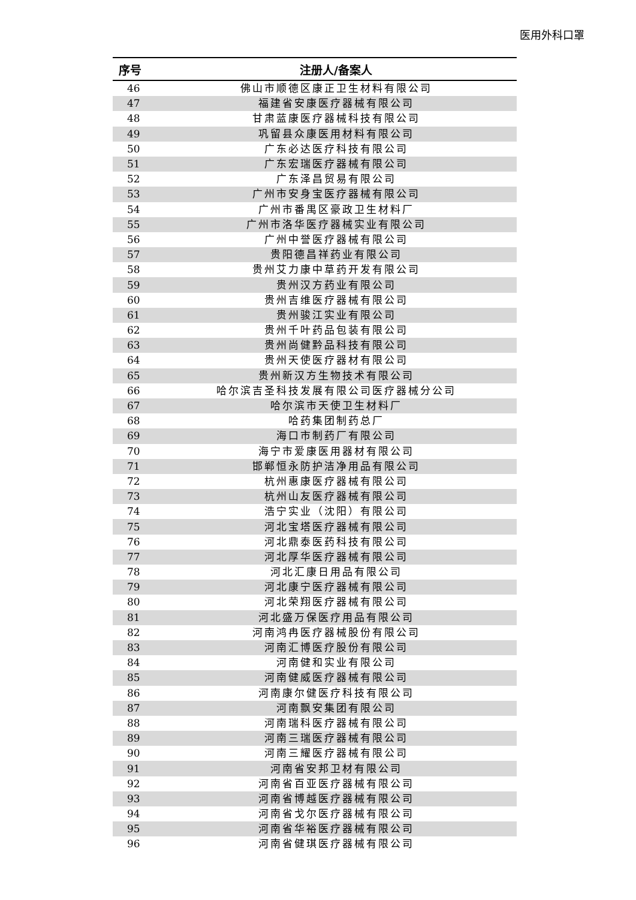医用外科口罩
| 序号 | 注册人/备案人 |
| --- | --- |
| 46 | 佛山市顺德区康正卫生材料有限公司 |
| 47 | 福建省安康医疗器械有限公司 |
| 48 | 甘肃蓝康医疗器械科技有限公司 |
| 49 | 巩留县众康医用材料有限公司 |
| 50 | 广东必达医疗科技有限公司 |
| 51 | 广东宏瑞医疗器械有限公司 |
| 52 | 广东泽昌贸易有限公司 |
| 53 | 广州市安身宝医疗器械有限公司 |
| 54 | 广州市番禺区豪政卫生材料厂 |
| 55 | 广州市洛华医疗器械实业有限公司 |
| 56 | 广州中誉医疗器械有限公司 |
| 57 | 贵阳德昌祥药业有限公司 |
| 58 | 贵州艾力康中草药开发有限公司 |
| 59 | 贵州汉方药业有限公司 |
| 60 | 贵州吉维医疗器械有限公司 |
| 61 | 贵州骏江实业有限公司 |
| 62 | 贵州千叶药品包装有限公司 |
| 63 | 贵州尚健黔品科技有限公司 |
| 64 | 贵州天使医疗器材有限公司 |
| 65 | 贵州新汉方生物技术有限公司 |
| 66 | 哈尔滨吉圣科技发展有限公司医疗器械分公司 |
| 67 | 哈尔滨市天使卫生材料厂 |
| 68 | 哈药集团制药总厂 |
| 69 | 海口市制药厂有限公司 |
| 70 | 海宁市爱康医用器材有限公司 |
| 71 | 邯郸恒永防护洁净用品有限公司 |
| 72 | 杭州惠康医疗器械有限公司 |
| 73 | 杭州山友医疗器械有限公司 |
| 74 | 浩宁实业（沈阳）有限公司 |
| 75 | 河北宝塔医疗器械有限公司 |
| 76 | 河北鼎泰医药科技有限公司 |
| 77 | 河北厚华医疗器械有限公司 |
| 78 | 河北汇康日用品有限公司 |
| 79 | 河北康宁医疗器械有限公司 |
| 80 | 河北荣翔医疗器械有限公司 |
| 81 | 河北盛万保医疗用品有限公司 |
| 82 | 河南鸿冉医疗器械股份有限公司 |
| 83 | 河南汇博医疗股份有限公司 |
| 84 | 河南健和实业有限公司 |
| 85 | 河南健威医疗器械有限公司 |
| 86 | 河南康尔健医疗科技有限公司 |
| 87 | 河南飘安集团有限公司 |
| 88 | 河南瑞科医疗器械有限公司 |
| 89 | 河南三瑞医疗器械有限公司 |
| 90 | 河南三耀医疗器械有限公司 |
| 91 | 河南省安邦卫材有限公司 |
| 92 | 河南省百亚医疗器械有限公司 |
| 93 | 河南省博越医疗器械有限公司 |
| 94 | 河南省戈尔医疗器械有限公司 |
| 95 | 河南省华裕医疗器械有限公司 |
| 96 | 河南省健琪医疗器械有限公司 |